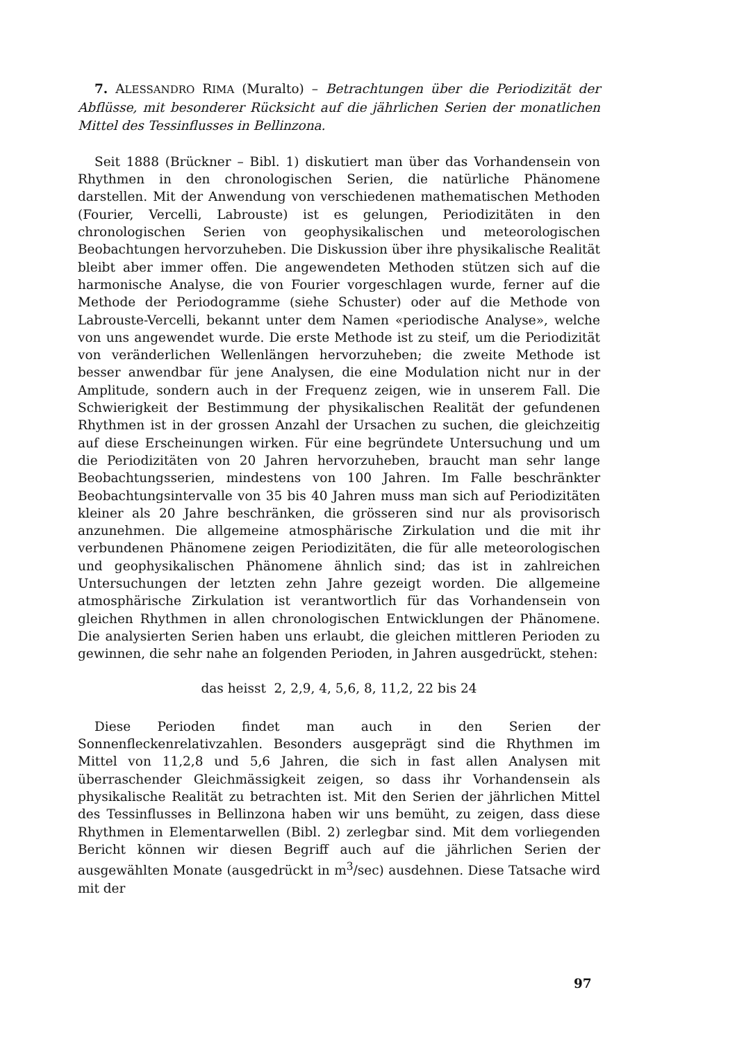7. ALESSANDRO RIMA (Muralto) – Betrachtungen über die Periodizität der Abflüsse, mit besonderer Rücksicht auf die jährlichen Serien der monatlichen Mittel des Tessinflusses in Bellinzona.
Seit 1888 (Brückner – Bibl. 1) diskutiert man über das Vorhandensein von Rhythmen in den chronologischen Serien, die natürliche Phänomene darstellen. Mit der Anwendung von verschiedenen mathematischen Methoden (Fourier, Vercelli, Labrouste) ist es gelungen, Periodizitäten in den chronologischen Serien von geophysikalischen und meteorologischen Beobachtungen hervorzuheben. Die Diskussion über ihre physikalische Realität bleibt aber immer offen. Die angewendeten Methoden stützen sich auf die harmonische Analyse, die von Fourier vorgeschlagen wurde, ferner auf die Methode der Periodogramme (siehe Schuster) oder auf die Methode von Labrouste-Vercelli, bekannt unter dem Namen «periodische Analyse», welche von uns angewendet wurde. Die erste Methode ist zu steif, um die Periodizität von veränderlichen Wellenlängen hervorzuheben; die zweite Methode ist besser anwendbar für jene Analysen, die eine Modulation nicht nur in der Amplitude, sondern auch in der Frequenz zeigen, wie in unserem Fall. Die Schwierigkeit der Bestimmung der physikalischen Realität der gefundenen Rhythmen ist in der grossen Anzahl der Ursachen zu suchen, die gleichzeitig auf diese Erscheinungen wirken. Für eine begründete Untersuchung und um die Periodizitäten von 20 Jahren hervorzuheben, braucht man sehr lange Beobachtungsserien, mindestens von 100 Jahren. Im Falle beschränkter Beobachtungsintervalle von 35 bis 40 Jahren muss man sich auf Periodizitäten kleiner als 20 Jahre beschränken, die grösseren sind nur als provisorisch anzunehmen. Die allgemeine atmosphärische Zirkulation und die mit ihr verbundenen Phänomene zeigen Periodizitäten, die für alle meteorologischen und geophysikalischen Phänomene ähnlich sind; das ist in zahlreichen Untersuchungen der letzten zehn Jahre gezeigt worden. Die allgemeine atmosphärische Zirkulation ist verantwortlich für das Vorhandensein von gleichen Rhythmen in allen chronologischen Entwicklungen der Phänomene. Die analysierten Serien haben uns erlaubt, die gleichen mittleren Perioden zu gewinnen, die sehr nahe an folgenden Perioden, in Jahren ausgedrückt, stehen:
das heisst 2, 2,9, 4, 5,6, 8, 11,2, 22 bis 24
Diese Perioden findet man auch in den Serien der Sonnenfleckenrelativzahlen. Besonders ausgeprägt sind die Rhythmen im Mittel von 11,2,8 und 5,6 Jahren, die sich in fast allen Analysen mit überraschender Gleichmässigkeit zeigen, so dass ihr Vorhandensein als physikalische Realität zu betrachten ist. Mit den Serien der jährlichen Mittel des Tessinflusses in Bellinzona haben wir uns bemüht, zu zeigen, dass diese Rhythmen in Elementarwellen (Bibl. 2) zerlegbar sind. Mit dem vorliegenden Bericht können wir diesen Begriff auch auf die jährlichen Serien der ausgewählten Monate (ausgedrückt in m<sup>3</sup>/sec) ausdehnen. Diese Tatsache wird mit der
97